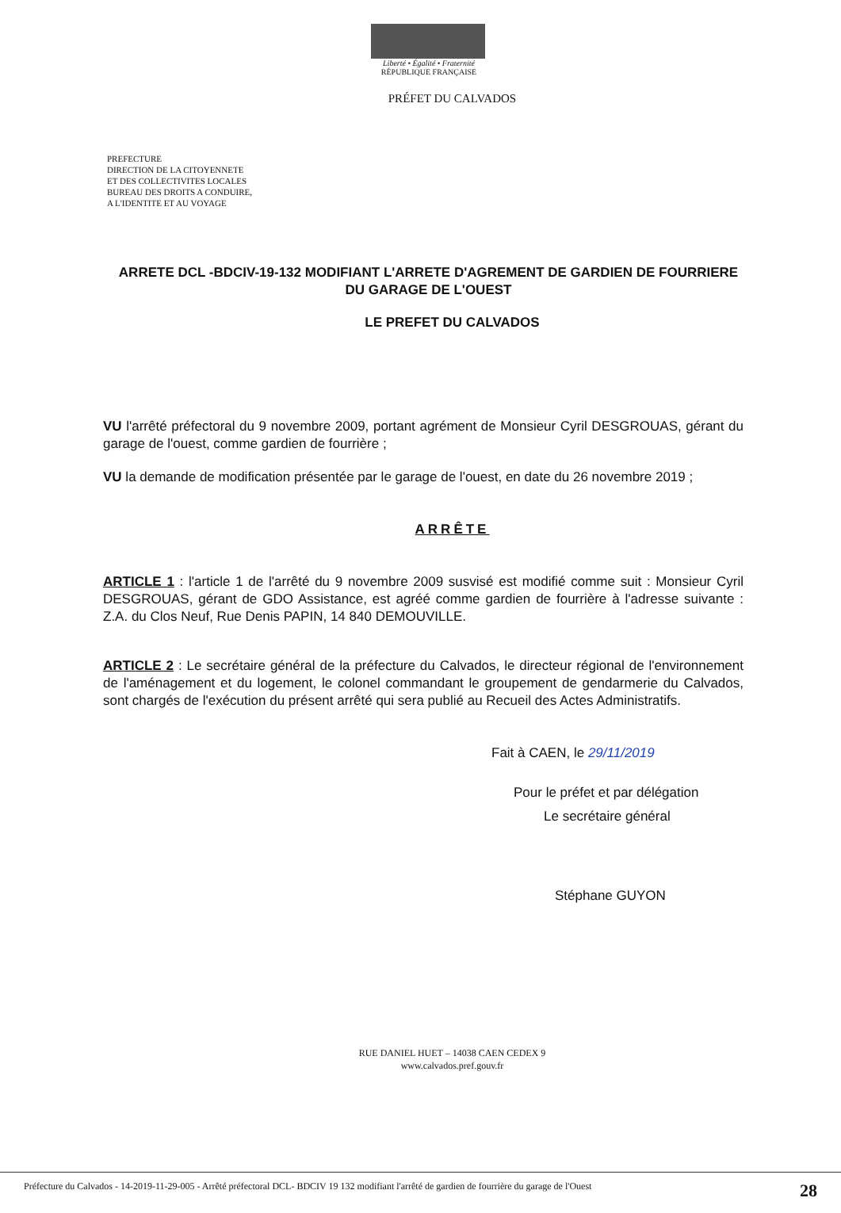Liberté • Égalité • Fraternité
RÉPUBLIQUE FRANÇAISE
PRÉFET DU CALVADOS
PREFECTURE
DIRECTION DE LA CITOYENNETE
ET DES COLLECTIVITES LOCALES
BUREAU DES DROITS A CONDUIRE,
A L'IDENTITE ET AU VOYAGE
ARRETE DCL -BDCIV-19-132 MODIFIANT L'ARRETE D'AGREMENT DE GARDIEN DE FOURRIERE DU GARAGE DE L'OUEST
LE PREFET DU CALVADOS
VU l'arrêté préfectoral du 9 novembre 2009, portant agrément de Monsieur Cyril DESGROUAS, gérant du garage de l'ouest, comme gardien de fourrière ;
VU la demande de modification présentée par le garage de l'ouest, en date du 26 novembre 2019 ;
ARRÊTE
ARTICLE 1 : l'article 1 de l'arrêté du 9 novembre 2009 susvisé est modifié comme suit : Monsieur Cyril DESGROUAS, gérant de GDO Assistance, est agréé comme gardien de fourrière à l'adresse suivante : Z.A. du Clos Neuf, Rue Denis PAPIN, 14 840 DEMOUVILLE.
ARTICLE 2 : Le secrétaire général de la préfecture du Calvados, le directeur régional de l'environnement de l'aménagement et du logement, le colonel commandant le groupement de gendarmerie du Calvados, sont chargés de l'exécution du présent arrêté qui sera publié au Recueil des Actes Administratifs.
Fait à CAEN, le 29/11/2019
Pour le préfet et par délégation
Le secrétaire général
Stéphane GUYON
RUE DANIEL HUET – 14038 CAEN CEDEX 9
www.calvados.pref.gouv.fr
Préfecture du Calvados - 14-2019-11-29-005 - Arrêté préfectoral DCL- BDCIV 19 132 modifiant l'arrêté de gardien de fourrière du garage de l'Ouest 28